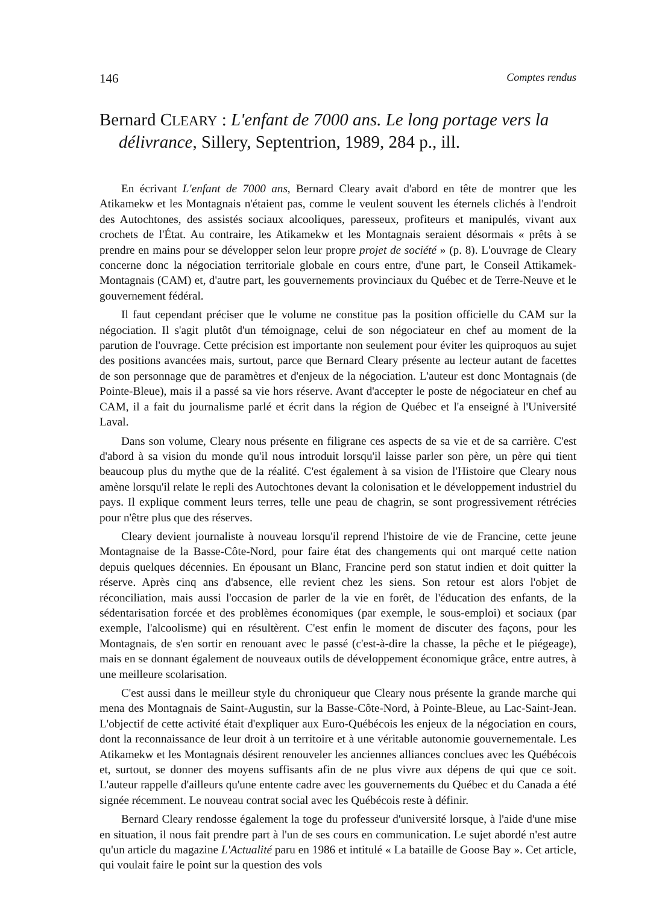146 Comptes rendus
Bernard CLEARY : L'enfant de 7000 ans. Le long portage vers la délivrance, Sillery, Septentrion, 1989, 284 p., ill.
En écrivant L'enfant de 7000 ans, Bernard Cleary avait d'abord en tête de montrer que les Atikamekw et les Montagnais n'étaient pas, comme le veulent souvent les éternels clichés à l'endroit des Autochtones, des assistés sociaux alcooliques, paresseux, profiteurs et manipulés, vivant aux crochets de l'État. Au contraire, les Atikamekw et les Montagnais seraient désormais « prêts à se prendre en mains pour se développer selon leur propre projet de société » (p. 8). L'ouvrage de Cleary concerne donc la négociation territoriale globale en cours entre, d'une part, le Conseil Attikamek-Montagnais (CAM) et, d'autre part, les gouvernements provinciaux du Québec et de Terre-Neuve et le gouvernement fédéral.
Il faut cependant préciser que le volume ne constitue pas la position officielle du CAM sur la négociation. Il s'agit plutôt d'un témoignage, celui de son négociateur en chef au moment de la parution de l'ouvrage. Cette précision est importante non seulement pour éviter les quiproquos au sujet des positions avancées mais, surtout, parce que Bernard Cleary présente au lecteur autant de facettes de son personnage que de paramètres et d'enjeux de la négociation. L'auteur est donc Montagnais (de Pointe-Bleue), mais il a passé sa vie hors réserve. Avant d'accepter le poste de négociateur en chef au CAM, il a fait du journalisme parlé et écrit dans la région de Québec et l'a enseigné à l'Université Laval.
Dans son volume, Cleary nous présente en filigrane ces aspects de sa vie et de sa carrière. C'est d'abord à sa vision du monde qu'il nous introduit lorsqu'il laisse parler son père, un père qui tient beaucoup plus du mythe que de la réalité. C'est également à sa vision de l'Histoire que Cleary nous amène lorsqu'il relate le repli des Autochtones devant la colonisation et le développement industriel du pays. Il explique comment leurs terres, telle une peau de chagrin, se sont progressivement rétrécies pour n'être plus que des réserves.
Cleary devient journaliste à nouveau lorsqu'il reprend l'histoire de vie de Francine, cette jeune Montagnaise de la Basse-Côte-Nord, pour faire état des changements qui ont marqué cette nation depuis quelques décennies. En épousant un Blanc, Francine perd son statut indien et doit quitter la réserve. Après cinq ans d'absence, elle revient chez les siens. Son retour est alors l'objet de réconciliation, mais aussi l'occasion de parler de la vie en forêt, de l'éducation des enfants, de la sédentarisation forcée et des problèmes économiques (par exemple, le sous-emploi) et sociaux (par exemple, l'alcoolisme) qui en résultèrent. C'est enfin le moment de discuter des façons, pour les Montagnais, de s'en sortir en renouant avec le passé (c'est-à-dire la chasse, la pêche et le piégeage), mais en se donnant également de nouveaux outils de développement économique grâce, entre autres, à une meilleure scolarisation.
C'est aussi dans le meilleur style du chroniqueur que Cleary nous présente la grande marche qui mena des Montagnais de Saint-Augustin, sur la Basse-Côte-Nord, à Pointe-Bleue, au Lac-Saint-Jean. L'objectif de cette activité était d'expliquer aux Euro-Québécois les enjeux de la négociation en cours, dont la reconnaissance de leur droit à un territoire et à une véritable autonomie gouvernementale. Les Atikamekw et les Montagnais désirent renouveler les anciennes alliances conclues avec les Québécois et, surtout, se donner des moyens suffisants afin de ne plus vivre aux dépens de qui que ce soit. L'auteur rappelle d'ailleurs qu'une entente cadre avec les gouvernements du Québec et du Canada a été signée récemment. Le nouveau contrat social avec les Québécois reste à définir.
Bernard Cleary rendosse également la toge du professeur d'université lorsque, à l'aide d'une mise en situation, il nous fait prendre part à l'un de ses cours en communication. Le sujet abordé n'est autre qu'un article du magazine L'Actualité paru en 1986 et intitulé « La bataille de Goose Bay ». Cet article, qui voulait faire le point sur la question des vols